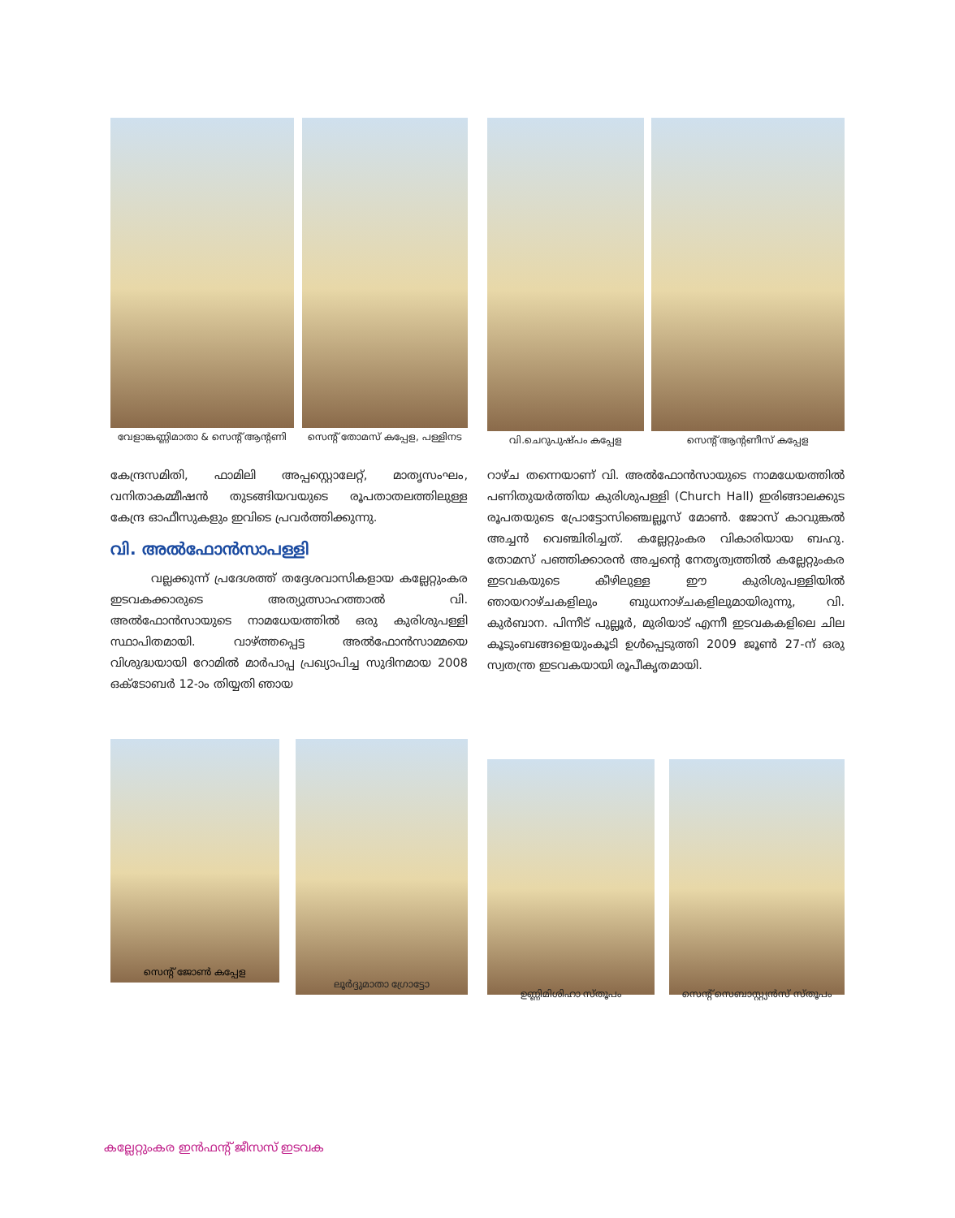വേളാങ്കണ്ണിമാതാ & സെന്റ് ആന്റണി
സെന്റ് തോമസ് കപ്പേള, പള്ളിനട
വി.ചെറുപുഷ്പം കപ്പേള സെന്റ് ആന്റണീസ് കപ്പേള
കേന്ദ്രസമിതി, ഫാമിലി അപ്പസ്റ്റൊലേറ്റ്, മാതൃസംഘം, വനിതാകമ്മീഷൻ തുടങ്ങിയവയുടെ രൂപതാതലത്തിലുള്ള കേന്ദ്ര ഓഫീസുകളും ഇവിടെ പ്രവർത്തിക്കുന്നു.
വി. അൽഫോൻസാപള്ളി
വല്ലക്കുന്ന് പ്രദേശത്ത് തദ്ദേശവാസികളായ കല്ലേറ്റുംകര ഇടവകക്കാരുടെ അത്യുത്സാഹത്താൽ വി. അൽഫോൻസായുടെ നാമധേയത്തിൽ ഒരു കുരിശുപള്ളി സ്ഥാപിതമായി. വാഴ്ത്തപ്പെട്ട അൽഫോൻസാമ്മയെ വിശുദ്ധയായി റോമിൽ മാർപാപ്പ പ്രഖ്യാപിച്ച സുദിനമായ 2008 ഒക്ടോബർ 12-ാം തിയ്യതി ഞായ
റാഴ്ച തന്നെയാണ് വി. അൽഫോൻസായുടെ നാമധേയത്തിൽ പണിതുയർത്തിയ കുരിശുപള്ളി (Church Hall) ഇരിങ്ങാലക്കുട രൂപതയുടെ പ്രോട്ടോസിഞ്ചെല്ലൂസ് മോൺ. ജോസ് കാവുങ്കൽ അച്ചൻ വെഞ്ചിരിച്ചത്. കല്ലേറ്റുംകര വികാരിയായ ബഹു. തോമസ് പഞ്ഞിക്കാരൻ അച്ചന്റെ നേതൃത്വത്തിൽ കല്ലേറ്റുംകര ഇടവകയുടെ കീഴിലുള്ള ഈ കുരിശുപള്ളിയിൽ ഞായറാഴ്ചകളിലും ബുധനാഴ്ചകളിലുമായിരുന്നു, വി. കുർബാന. പിന്നീട് പുല്ലൂർ, മുരിയാട് എന്നീ ഇടവകകളിലെ ചില കൂടുംബങ്ങളെയുംകൂടി ഉൾപ്പെടുത്തി 2009 ജൂൺ 27-ന് ഒരു സ്വതന്ത്ര ഇടവകയായി രൂപീകൃതമായി.
സെന്റ് ജോൺ കപ്പേള ലൂർദ്ദുമാതാ ഗ്രോട്ടോ
ഉണ്ണിമിശിഹാ സ്തൂപം സെന്റ് സെബാസ്റ്റ്യൻസ് സ്തൂപം
കല്ലേറ്റുംകര ഇൻഫന്റ് ജീസസ് ഇടവക